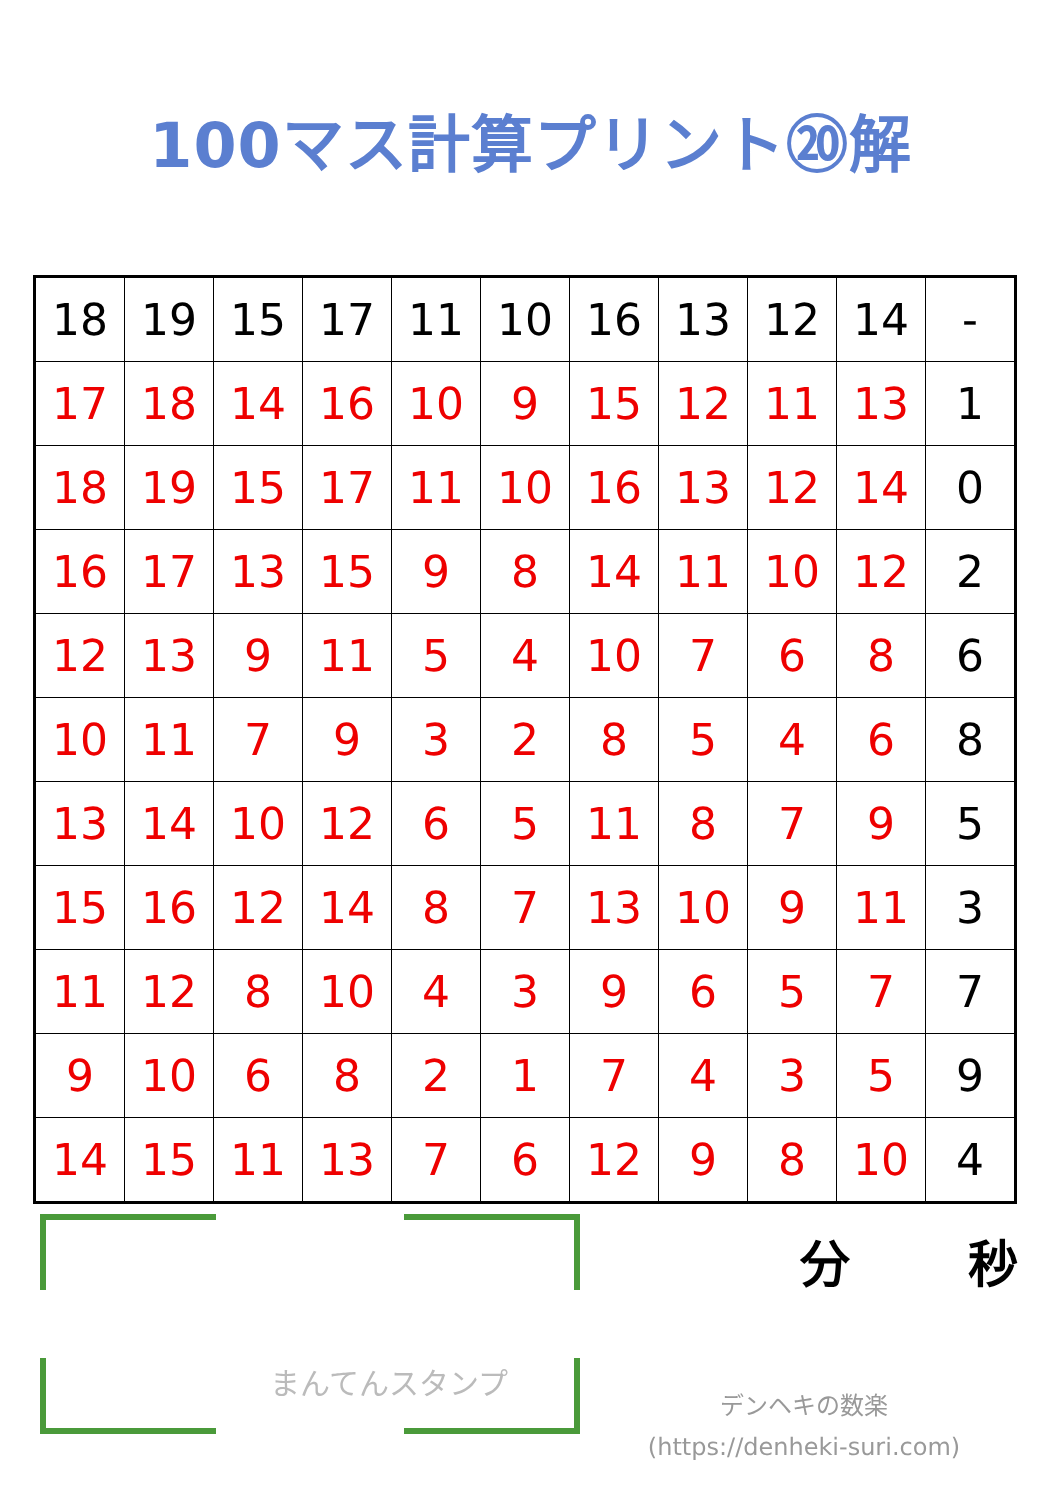100マス計算プリント⑳解
| 18 | 19 | 15 | 17 | 11 | 10 | 16 | 13 | 12 | 14 | - |
| 17 | 18 | 14 | 16 | 10 | 9 | 15 | 12 | 11 | 13 | 1 |
| 18 | 19 | 15 | 17 | 11 | 10 | 16 | 13 | 12 | 14 | 0 |
| 16 | 17 | 13 | 15 | 9 | 8 | 14 | 11 | 10 | 12 | 2 |
| 12 | 13 | 9 | 11 | 5 | 4 | 10 | 7 | 6 | 8 | 6 |
| 10 | 11 | 7 | 9 | 3 | 2 | 8 | 5 | 4 | 6 | 8 |
| 13 | 14 | 10 | 12 | 6 | 5 | 11 | 8 | 7 | 9 | 5 |
| 15 | 16 | 12 | 14 | 8 | 7 | 13 | 10 | 9 | 11 | 3 |
| 11 | 12 | 8 | 10 | 4 | 3 | 9 | 6 | 5 | 7 | 7 |
| 9 | 10 | 6 | 8 | 2 | 1 | 7 | 4 | 3 | 5 | 9 |
| 14 | 15 | 11 | 13 | 7 | 6 | 12 | 9 | 8 | 10 | 4 |
まんてんスタンプ
分 秒
デンヘキの数楽
(https://denheki-suri.com)